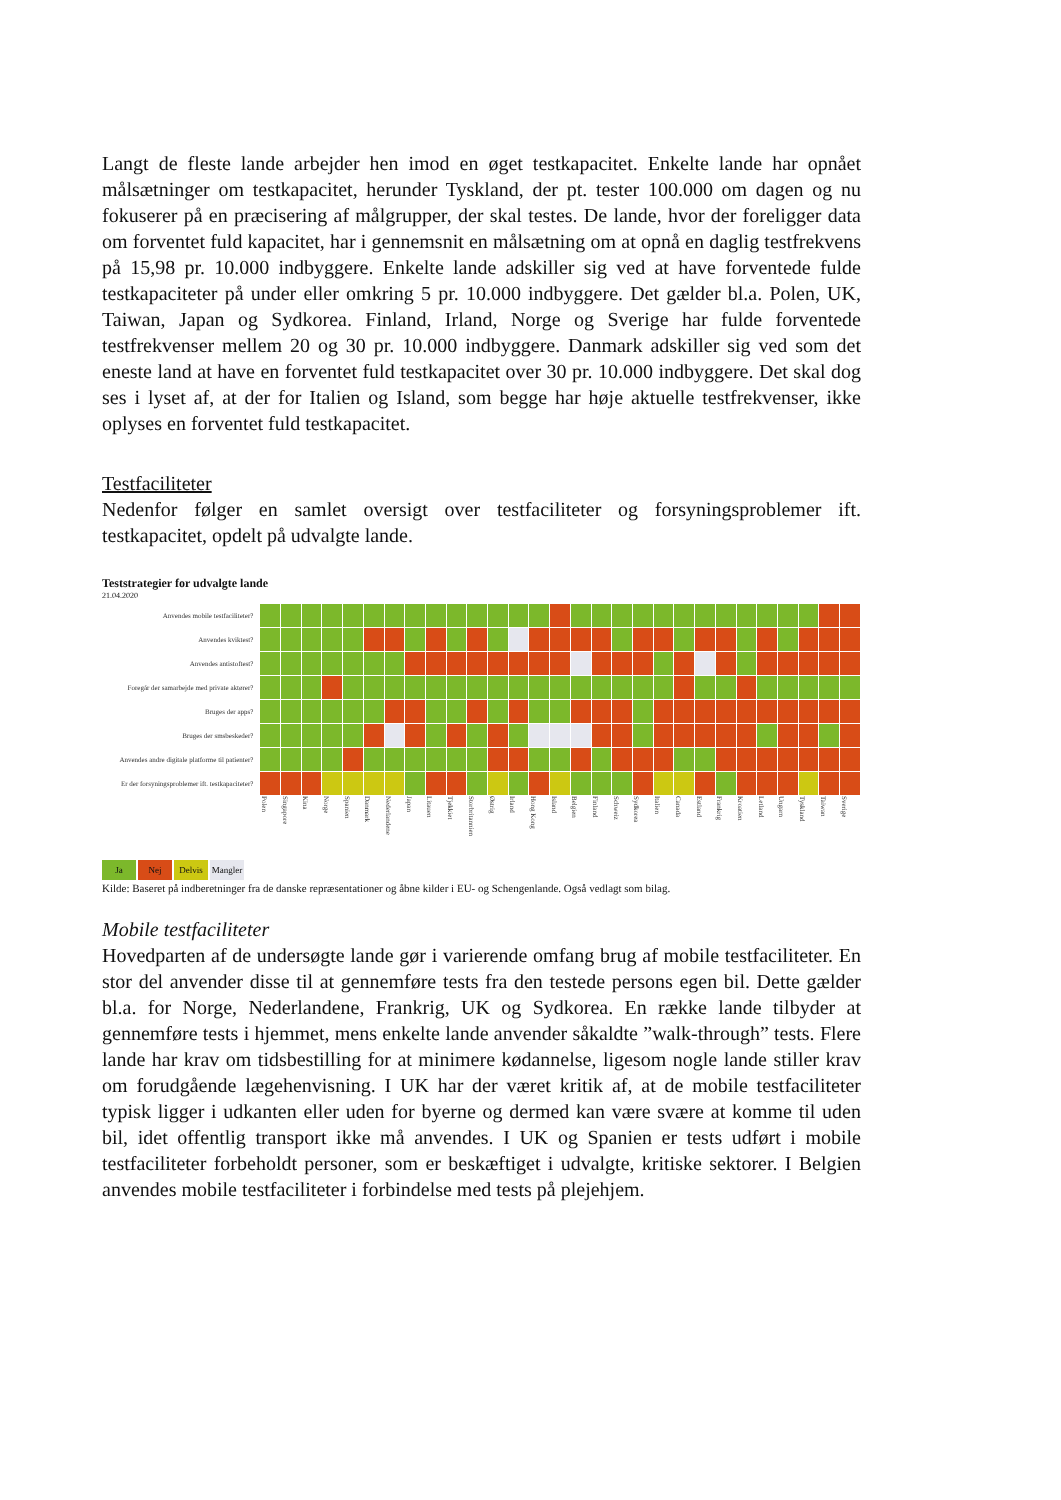Langt de fleste lande arbejder hen imod en øget testkapacitet. Enkelte lande har opnået målsætninger om testkapacitet, herunder Tyskland, der pt. tester 100.000 om dagen og nu fokuserer på en præcisering af målgrupper, der skal testes. De lande, hvor der foreligger data om forventet fuld kapacitet, har i gennemsnit en målsætning om at opnå en daglig testfrekvens på 15,98 pr. 10.000 indbyggere. Enkelte lande adskiller sig ved at have forventede fulde testkapaciteter på under eller omkring 5 pr. 10.000 indbyggere. Det gælder bl.a. Polen, UK, Taiwan, Japan og Sydkorea. Finland, Irland, Norge og Sverige har fulde forventede testfrekvenser mellem 20 og 30 pr. 10.000 indbyggere. Danmark adskiller sig ved som det eneste land at have en forventet fuld testkapacitet over 30 pr. 10.000 indbyggere. Det skal dog ses i lyset af, at der for Italien og Island, som begge har høje aktuelle testfrekvenser, ikke oplyses en forventet fuld testkapacitet.
Testfaciliteter
Nedenfor følger en samlet oversigt over testfaciliteter og forsyningsproblemer ift. testkapacitet, opdelt på udvalgte lande.
Teststrategier for udvalgte lande
21.04.2020
| Anvendes mobile testfaciliteter? | | | | | | | | | | | | | | | | | | | | | | | | | | | | | |
| Anvendes kviktest? | | | | | | | | | | | | | | | | | | | | | | | | | | | | | |
| Anvendes antistoftest? | | | | | | | | | | | | | | | | | | | | | | | | | | | | | |
| Foregår der samarbejde med private aktører? | | | | | | | | | | | | | | | | | | | | | | | | | | | | | |
| Bruges der apps? | | | | | | | | | | | | | | | | | | | | | | | | | | | | | |
| Bruges der smsbeskeder? | | | | | | | | | | | | | | | | | | | | | | | | | | | | | |
| Anvendes andre digitale platforme til patienter? | | | | | | | | | | | | | | | | | | | | | | | | | | | | | |
| Er der forsyningsproblemer ift. testkapaciteter? | | | | | | | | | | | | | | | | | | | | | | | | | | | | | |
| | Polen | Singapore | Kina | Norge | Spanien | Danmark | Nederlandene | Japan | Litauen | Tjekkiet | Storbritannien | Østrig | Irland | Hong Kong | Island | Belgien | Finland | Schweiz | Sydkorea | Italien | Canada | Estland | Frankrig | Kroatien | Letland | Ungarn | Tyskland | Taiwan | Sverige |
Ja Nej Delvis Mangler
Kilde: Baseret på indberetninger fra de danske repræsentationer og åbne kilder i EU- og Schengenlande. Også vedlagt som bilag.
Mobile testfaciliteter
Hovedparten af de undersøgte lande gør i varierende omfang brug af mobile testfaciliteter. En stor del anvender disse til at gennemføre tests fra den testede persons egen bil. Dette gælder bl.a. for Norge, Nederlandene, Frankrig, UK og Sydkorea. En række lande tilbyder at gennemføre tests i hjemmet, mens enkelte lande anvender såkaldte ”walk-through” tests. Flere lande har krav om tidsbestilling for at minimere kødannelse, ligesom nogle lande stiller krav om forudgående lægehenvisning. I UK har der været kritik af, at de mobile testfaciliteter typisk ligger i udkanten eller uden for byerne og dermed kan være svære at komme til uden bil, idet offentlig transport ikke må anvendes. I UK og Spanien er tests udført i mobile testfaciliteter forbeholdt personer, som er beskæftiget i udvalgte, kritiske sektorer. I Belgien anvendes mobile testfaciliteter i forbindelse med tests på plejehjem.